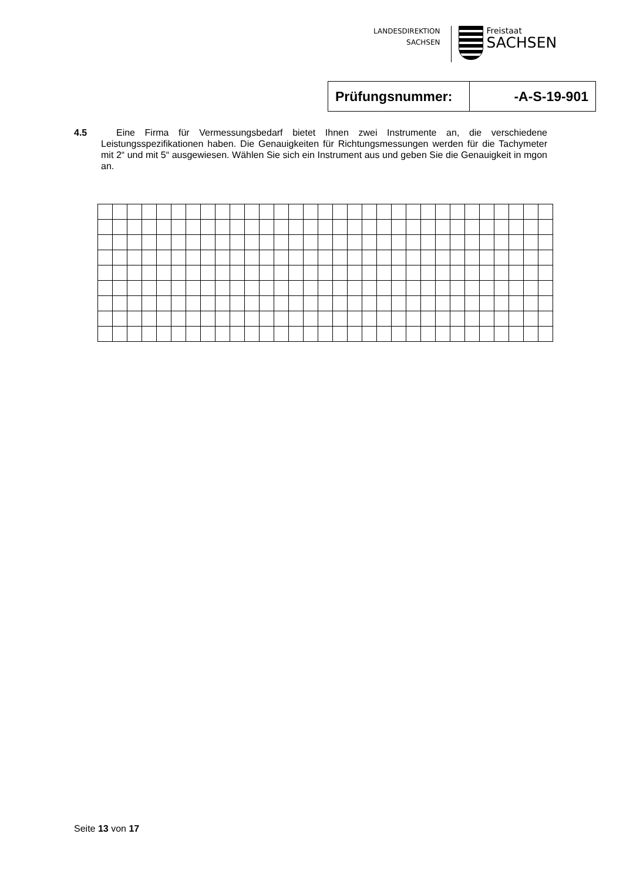LANDESDIREKTION
SACHSEN
Freistaat
SACHSEN
| Prüfungsnummer: | -A-S-19-901 |
4.5 Eine Firma für Vermessungsbedarf bietet Ihnen zwei Instrumente an, die verschiedene Leistungsspezifikationen haben. Die Genauigkeiten für Richtungsmessungen werden für die Tachymeter mit 2“ und mit 5“ ausgewiesen. Wählen Sie sich ein Instrument aus und geben Sie die Genauigkeit in mgon an.
Seite 13 von 17